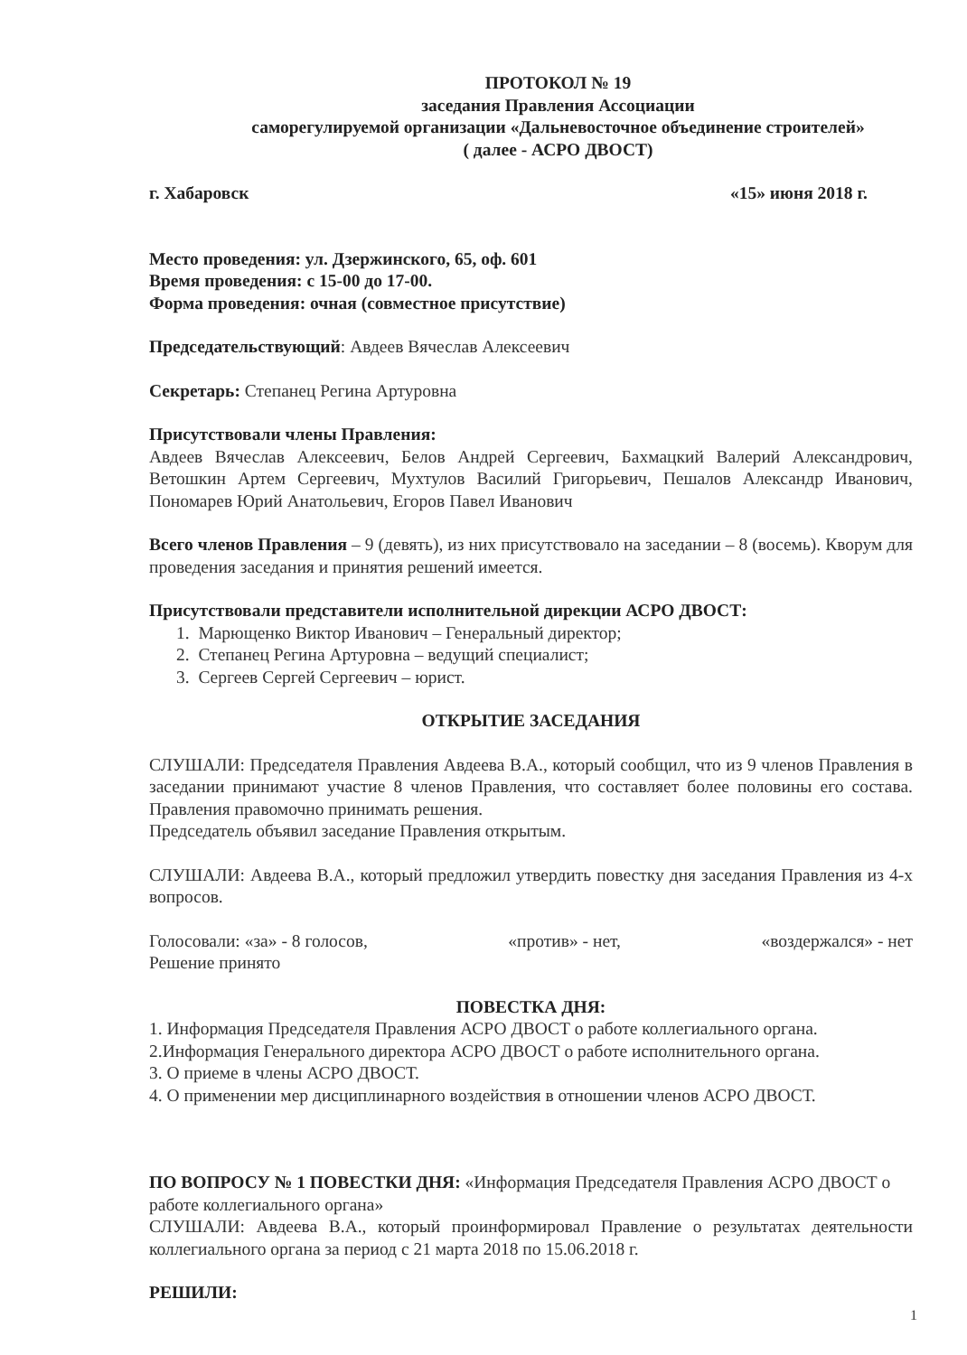ПРОТОКОЛ № 19
заседания Правления Ассоциации
саморегулируемой организации «Дальневосточное объединение строителей»
( далее - АСРО ДВОСТ)
г. Хабаровск «15» июня 2018 г.
Место проведения: ул. Дзержинского, 65, оф. 601
Время проведения: с 15-00 до 17-00.
Форма проведения: очная (совместное присутствие)
Председательствующий: Авдеев Вячеслав Алексеевич
Секретарь: Степанец Регина Артуровна
Присутствовали члены Правления:
Авдеев Вячеслав Алексеевич, Белов Андрей Сергеевич, Бахмацкий Валерий Александрович, Ветошкин Артем Сергеевич, Мухтулов Василий Григорьевич, Пешалов Александр Иванович, Пономарев Юрий Анатольевич, Егоров Павел Иванович
Всего членов Правления – 9 (девять), из них присутствовало на заседании – 8 (восемь). Кворум для проведения заседания и принятия решений имеется.
Присутствовали представители исполнительной дирекции АСРО ДВОСТ:
1. Марющенко Виктор Иванович – Генеральный директор;
2. Степанец Регина Артуровна – ведущий специалист;
3. Сергеев Сергей Сергеевич – юрист.
ОТКРЫТИЕ ЗАСЕДАНИЯ
СЛУШАЛИ: Председателя Правления Авдеева В.А., который сообщил, что из 9 членов Правления в заседании принимают участие 8 членов Правления, что составляет более половины его состава. Правления правомочно принимать решения.
Председатель объявил заседание Правления открытым.
СЛУШАЛИ: Авдеева В.А., который предложил утвердить повестку дня заседания Правления из 4-х вопросов.
Голосовали: «за» - 8 голосов, «против» - нет, «воздержался» - нет
Решение принято
ПОВЕСТКА ДНЯ:
1. Информация Председателя Правления АСРО ДВОСТ о работе коллегиального органа.
2.Информация Генерального директора АСРО ДВОСТ о работе исполнительного органа.
3. О приеме в члены АСРО ДВОСТ.
4. О применении мер дисциплинарного воздействия в отношении членов АСРО ДВОСТ.
ПО ВОПРОСУ № 1 ПОВЕСТКИ ДНЯ: «Информация Председателя Правления АСРО ДВОСТ о работе коллегиального органа»
СЛУШАЛИ: Авдеева В.А., который проинформировал Правление о результатах деятельности коллегиального органа за период с 21 марта 2018 по 15.06.2018 г.
РЕШИЛИ:
1